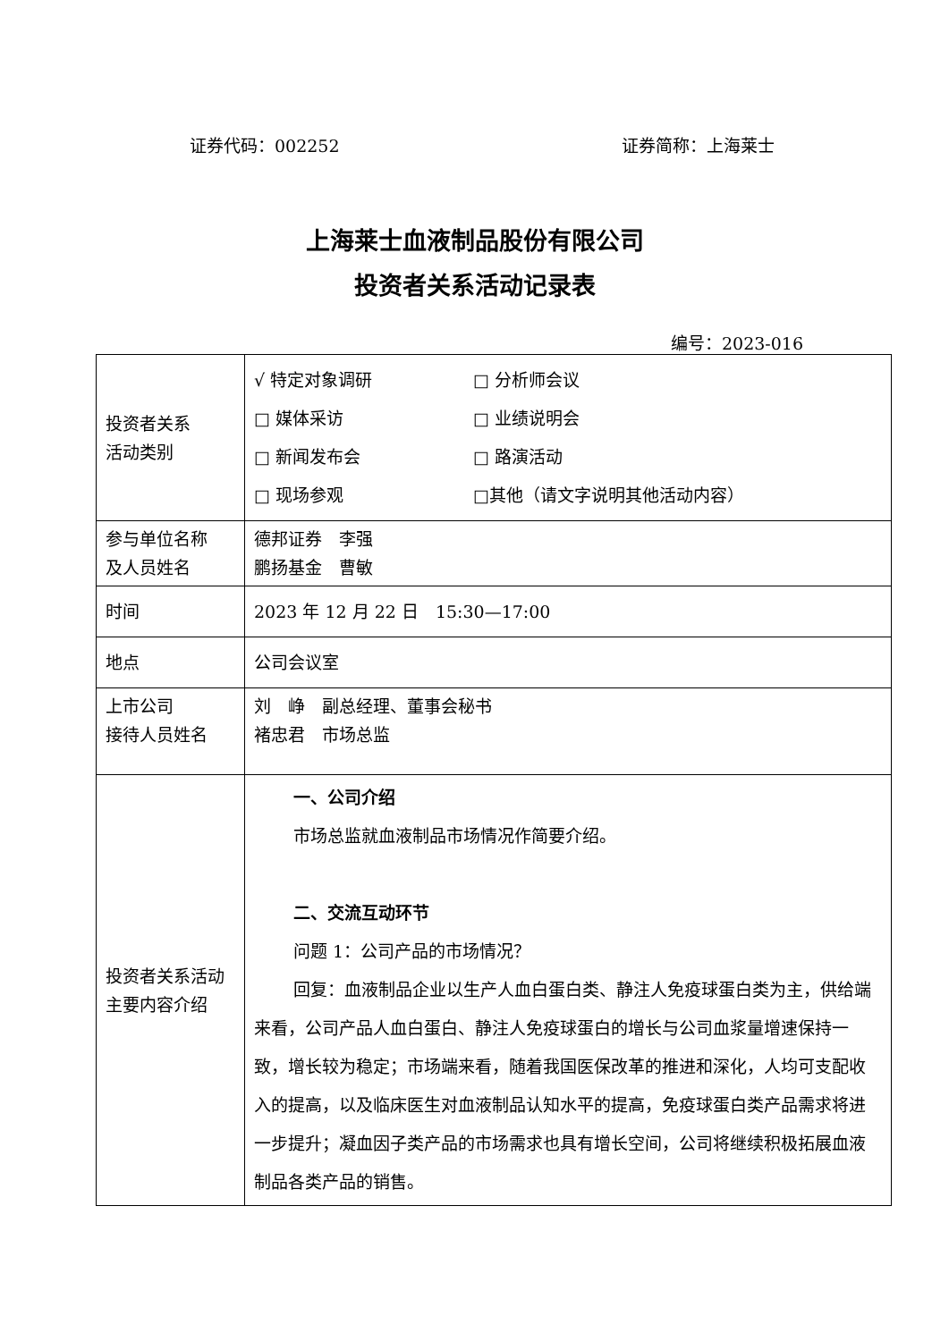证券代码：002252 证券简称：上海莱士
上海莱士血液制品股份有限公司
投资者关系活动记录表
编号：2023-016
| 投资者关系 活动类别 | √ 特定对象调研 □ 分析师会议 □ 媒体采访 □ 业绩说明会 □ 新闻发布会 □ 路演活动 □ 现场参观 □其他（请文字说明其他活动内容） |
| 参与单位名称 及人员姓名 | 德邦证券 李强 鹏扬基金 曹敏 |
| 时间 | 2023 年 12 月 22 日 15:30—17:00 |
| 地点 | 公司会议室 |
| 上市公司 接待人员姓名 | 刘 峥 副总经理、董事会秘书 褚忠君 市场总监 |
| 投资者关系活动主要内容介绍 | 一、公司介绍 市场总监就血液制品市场情况作简要介绍。 二、交流互动环节 问题 1：公司产品的市场情况？ 回复：血液制品企业以生产人血白蛋白类、静注人免疫球蛋白类为主，供给端来看，公司产品人血白蛋白、静注人免疫球蛋白的增长与公司血浆量增速保持一致，增长较为稳定；市场端来看，随着我国医保改革的推进和深化，人均可支配收入的提高，以及临床医生对血液制品认知水平的提高，免疫球蛋白类产品需求将进一步提升；凝血因子类产品的市场需求也具有增长空间，公司将继续积极拓展血液制品各类产品的销售。 |